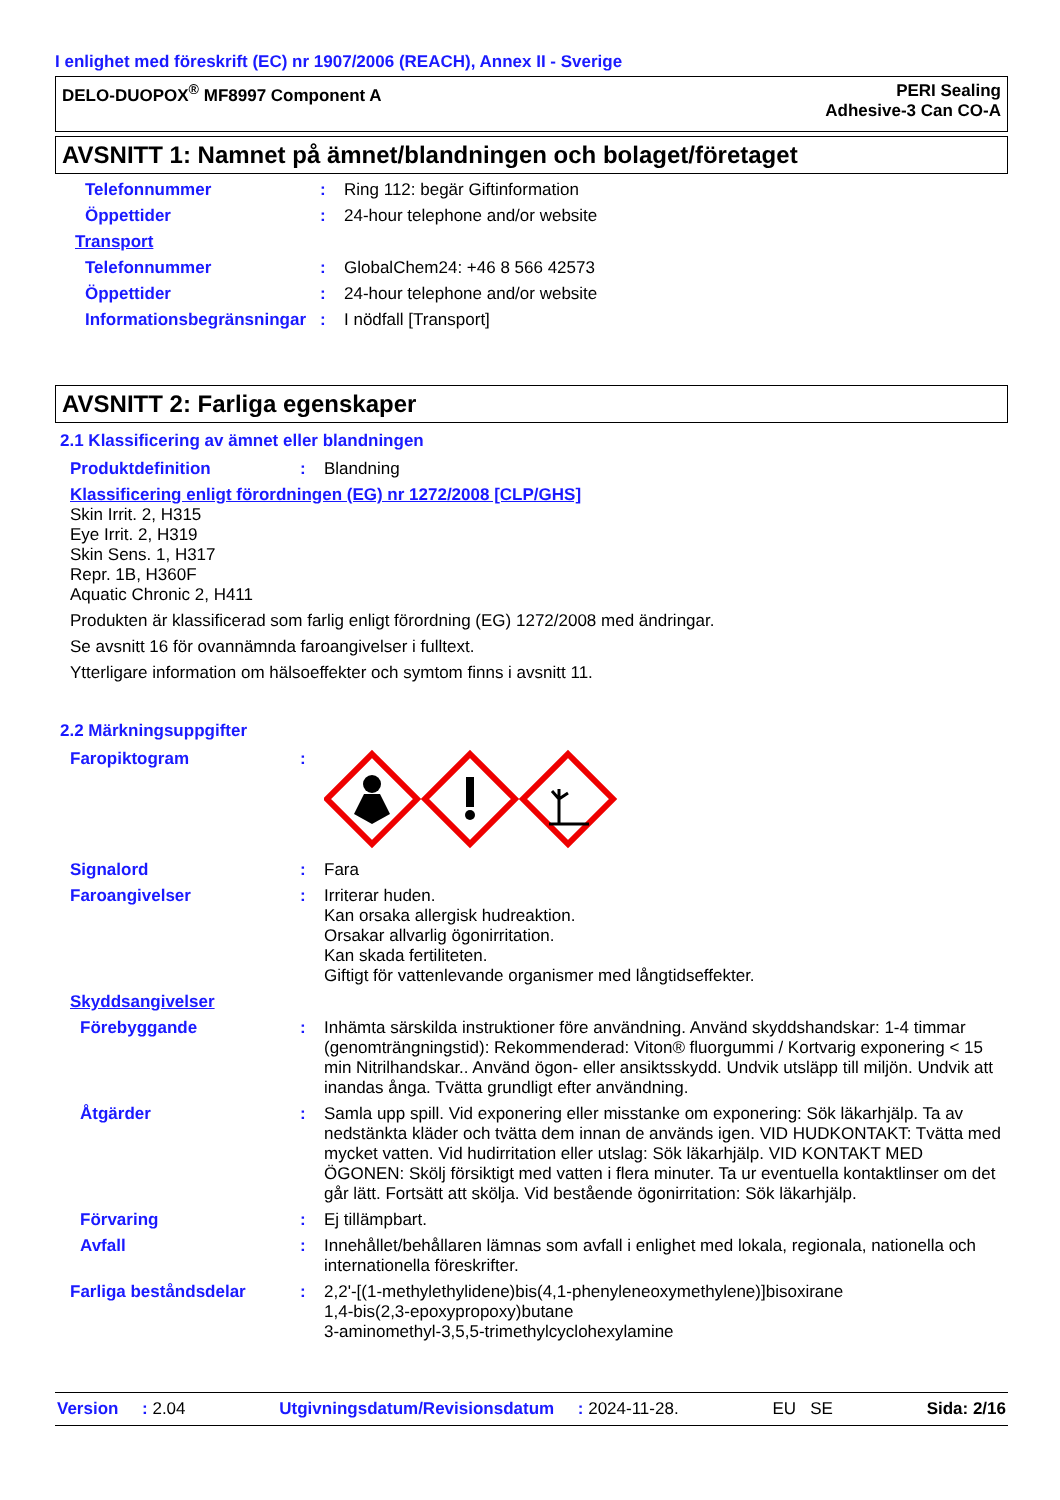I enlighet med föreskrift (EC) nr 1907/2006 (REACH), Annex II - Sverige
DELO-DUOPOX<sup>®</sup> MF8997 Component A
PERI Sealing
Adhesive-3 Can CO-A
AVSNITT 1: Namnet på ämnet/blandningen och bolaget/företaget
Telefonnummer: Ring 112: begär Giftinformation
Öppettider: 24-hour telephone and/or website
Transport
Telefonnummer: GlobalChem24: +46 8 566 42573
Öppettider: 24-hour telephone and/or website
Informationsbegränsningar: I nödfall [Transport]
AVSNITT 2: Farliga egenskaper
2.1 Klassificering av ämnet eller blandningen
Produktdefinition: Blandning
Klassificering enligt förordningen (EG) nr 1272/2008 [CLP/GHS]
Skin Irrit. 2, H315
Eye Irrit. 2, H319
Skin Sens. 1, H317
Repr. 1B, H360F
Aquatic Chronic 2, H411
Produkten är klassificerad som farlig enligt förordning (EG) 1272/2008 med ändringar.
Se avsnitt 16 för ovannämnda faroangivelser i fulltext.
Ytterligare information om hälsoeffekter och symtom finns i avsnitt 11.
2.2 Märkningsuppgifter
Faropiktogram:
Signalord: Fara
Faroangivelser: Irriterar huden.
Kan orsaka allergisk hudreaktion.
Orsakar allvarlig ögonirritation.
Kan skada fertiliteten.
Giftigt för vattenlevande organismer med långtidseffekter.
Skyddsangivelser
Förebyggande: Inhämta särskilda instruktioner före användning. Använd skyddshandskar: 1-4 timmar (genomträngningstid): Rekommenderad: Viton® fluorgummi / Kortvarig exponering < 15 min Nitrilhandskar.. Använd ögon- eller ansiktsskydd. Undvik utsläpp till miljön. Undvik att inandas ånga. Tvätta grundligt efter användning.
Åtgärder: Samla upp spill. Vid exponering eller misstanke om exponering: Sök läkarhjälp. Ta av nedstänkta kläder och tvätta dem innan de används igen. VID HUDKONTAKT: Tvätta med mycket vatten. Vid hudirritation eller utslag: Sök läkarhjälp. VID KONTAKT MED ÖGONEN: Skölj försiktigt med vatten i flera minuter. Ta ur eventuella kontaktlinser om det går lätt. Fortsätt att skölja. Vid bestående ögonirritation: Sök läkarhjälp.
Förvaring: Ej tillämpbart.
Avfall: Innehållet/behållaren lämnas som avfall i enlighet med lokala, regionala, nationella och internationella föreskrifter.
Farliga beståndsdelar: 2,2'-[(1-methylethylidene)bis(4,1-phenyleneoxymethylene)]bisoxirane
1,4-bis(2,3-epoxypropoxy)butane
3-aminomethyl-3,5,5-trimethylcyclohexylamine
Version : 2.04 Utgivningsdatum/Revisionsdatum : 2024-11-28. EU SE Sida: 2/16